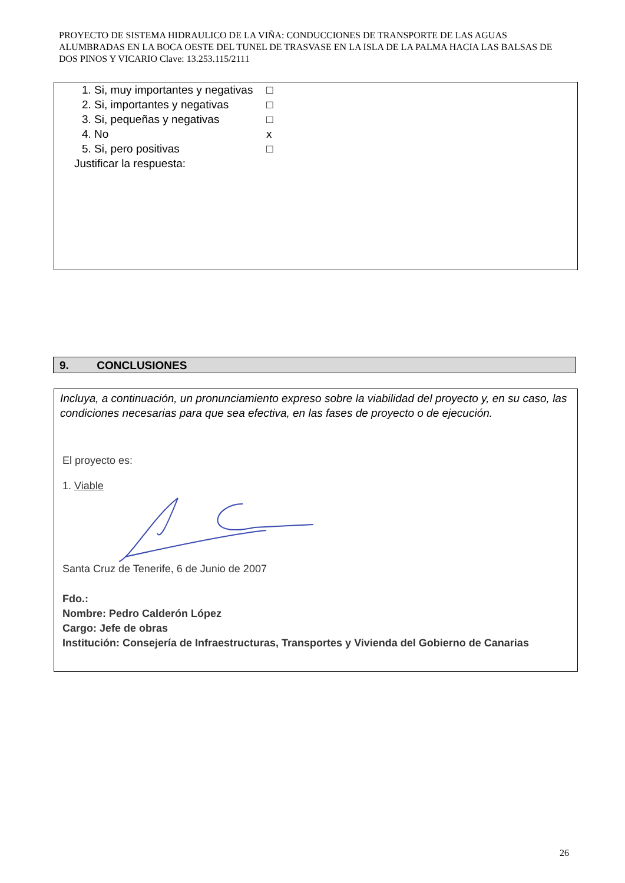PROYECTO DE SISTEMA HIDRAULICO DE LA VIÑA: CONDUCCIONES DE TRANSPORTE DE LAS AGUAS ALUMBRADAS EN LA BOCA OESTE DEL TUNEL DE TRASVASE EN LA ISLA DE LA PALMA HACIA LAS BALSAS DE DOS PINOS Y VICARIO Clave: 13.253.115/2111
1. Si, muy importantes y negativas □
2. Si, importantes y negativas □
3. Si, pequeñas y negativas □
4. No x
5. Si, pero positivas □
Justificar la respuesta:
9. CONCLUSIONES
Incluya, a continuación, un pronunciamiento expreso sobre la viabilidad del proyecto y, en su caso, las condiciones necesarias para que sea efectiva, en las fases de proyecto o de ejecución.
El proyecto es:
1. Viable
Santa Cruz de Tenerife, 6 de Junio de 2007
Fdo.:
Nombre: Pedro Calderón López
Cargo: Jefe de obras
Institución: Consejería de Infraestructuras, Transportes y Vivienda del Gobierno de Canarias
26